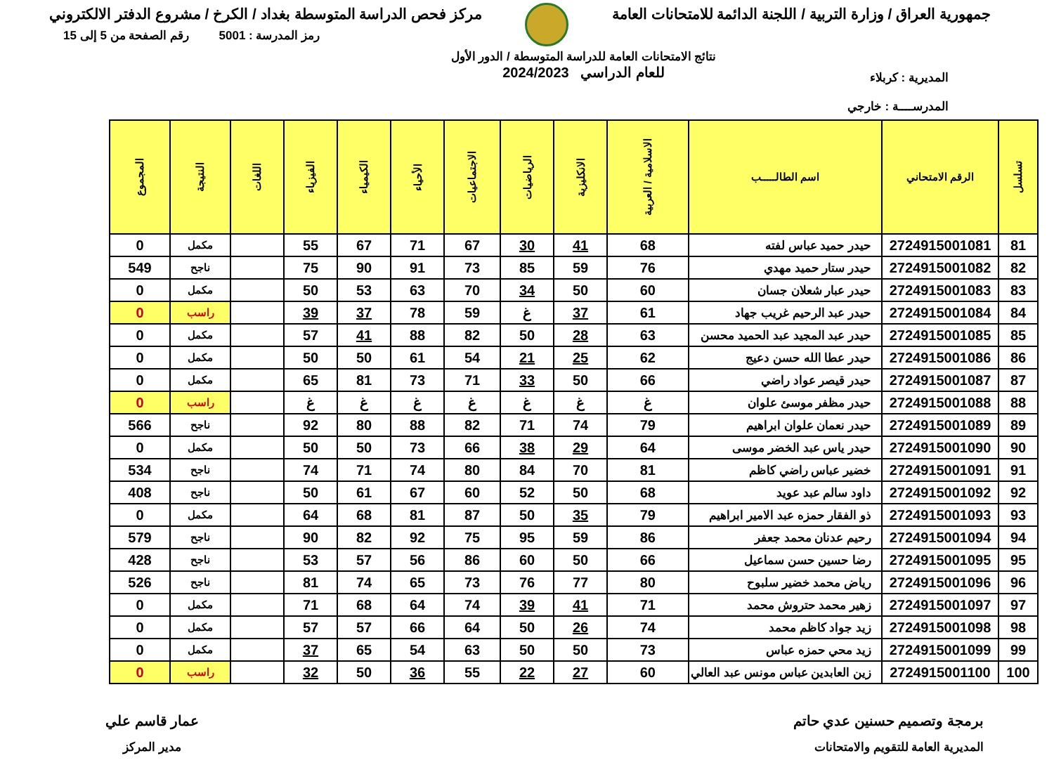جمهورية العراق / وزارة التربية / اللجنة الدائمة للامتحانات العامة
مركز فحص الدراسة المتوسطة بغداد / الكرخ / مشروع الدفتر الالكتروني
المديرية : كربلاء
المدرســــة : خارجي
نتائج الامتحانات العامة للدراسة المتوسطة / الدور الأول
للعام الدراسي 2024/2023
رمز المدرسة : 5001 رقم الصفحة من 5 إلى 15
| تسلسل | الرقم الامتحاني | اسم الطالـــــب | الاسلامية / العربية | الانكليزية | الرياضيات | الاجتماعيات | الأحياء | الكيمياء | الفيزياء | اللغات | النتيجة | المجموع |
| --- | --- | --- | --- | --- | --- | --- | --- | --- | --- | --- | --- | --- |
| 81 | 2724915001081 | حيدر حميد عباس لفته | 68 | 41 | 30 | 67 | 71 | 67 | 55 | | مكمل | 0 |
| 82 | 2724915001082 | حيدر ستار حميد مهدي | 76 | 59 | 85 | 73 | 91 | 90 | 75 | | ناجح | 549 |
| 83 | 2724915001083 | حيدر عبار شعلان جسان | 60 | 50 | 34 | 70 | 63 | 53 | 50 | | مكمل | 0 |
| 84 | 2724915001084 | حيدر عبد الرحيم غريب جهاد | 61 | 37 | غ | 59 | 78 | 37 | 39 | | راسب | 0 |
| 85 | 2724915001085 | حيدر عبد المجيد عبد الحميد محسن | 63 | 28 | 50 | 82 | 88 | 41 | 57 | | مكمل | 0 |
| 86 | 2724915001086 | حيدر عطا الله حسن دعيج | 62 | 25 | 21 | 54 | 61 | 50 | 50 | | مكمل | 0 |
| 87 | 2724915001087 | حيدر قيصر عواد راضي | 66 | 50 | 33 | 71 | 73 | 81 | 65 | | مكمل | 0 |
| 88 | 2724915001088 | حيدر مظفر موسئ علوان | غ | غ | غ | غ | غ | غ | غ | | راسب | 0 |
| 89 | 2724915001089 | حيدر نعمان علوان ابراهيم | 79 | 74 | 71 | 82 | 88 | 80 | 92 | | ناجح | 566 |
| 90 | 2724915001090 | حيدر ياس عبد الخضر موسى | 64 | 29 | 38 | 66 | 73 | 50 | 50 | | مكمل | 0 |
| 91 | 2724915001091 | خضير عباس راضي كاظم | 81 | 70 | 84 | 80 | 74 | 71 | 74 | | ناجح | 534 |
| 92 | 2724915001092 | داود سالم عبد عويد | 68 | 50 | 52 | 60 | 67 | 61 | 50 | | ناجح | 408 |
| 93 | 2724915001093 | ذو الفقار حمزه عبد الامير ابراهيم | 79 | 35 | 50 | 87 | 81 | 68 | 64 | | مكمل | 0 |
| 94 | 2724915001094 | رحيم عدنان محمد جعفر | 86 | 59 | 95 | 75 | 92 | 82 | 90 | | ناجح | 579 |
| 95 | 2724915001095 | رضا حسين حسن سماعيل | 66 | 50 | 60 | 86 | 56 | 57 | 53 | | ناجح | 428 |
| 96 | 2724915001096 | رياض محمد خضير سلبوح | 80 | 77 | 76 | 73 | 65 | 74 | 81 | | ناجح | 526 |
| 97 | 2724915001097 | زهير محمد حتروش محمد | 71 | 41 | 39 | 74 | 64 | 68 | 71 | | مكمل | 0 |
| 98 | 2724915001098 | زيد جواد كاظم محمد | 74 | 26 | 50 | 64 | 66 | 57 | 57 | | مكمل | 0 |
| 99 | 2724915001099 | زيد محي حمزه عباس | 73 | 50 | 50 | 63 | 54 | 65 | 37 | | مكمل | 0 |
| 100 | 2724915001100 | زين العابدين عباس مونس عبد العالي | 60 | 27 | 22 | 55 | 36 | 50 | 32 | | راسب | 0 |
برمجة وتصميم حسنين عدي حاتم
المديرية العامة للتقويم والامتحانات
عمار قاسم علي
مدير المركز